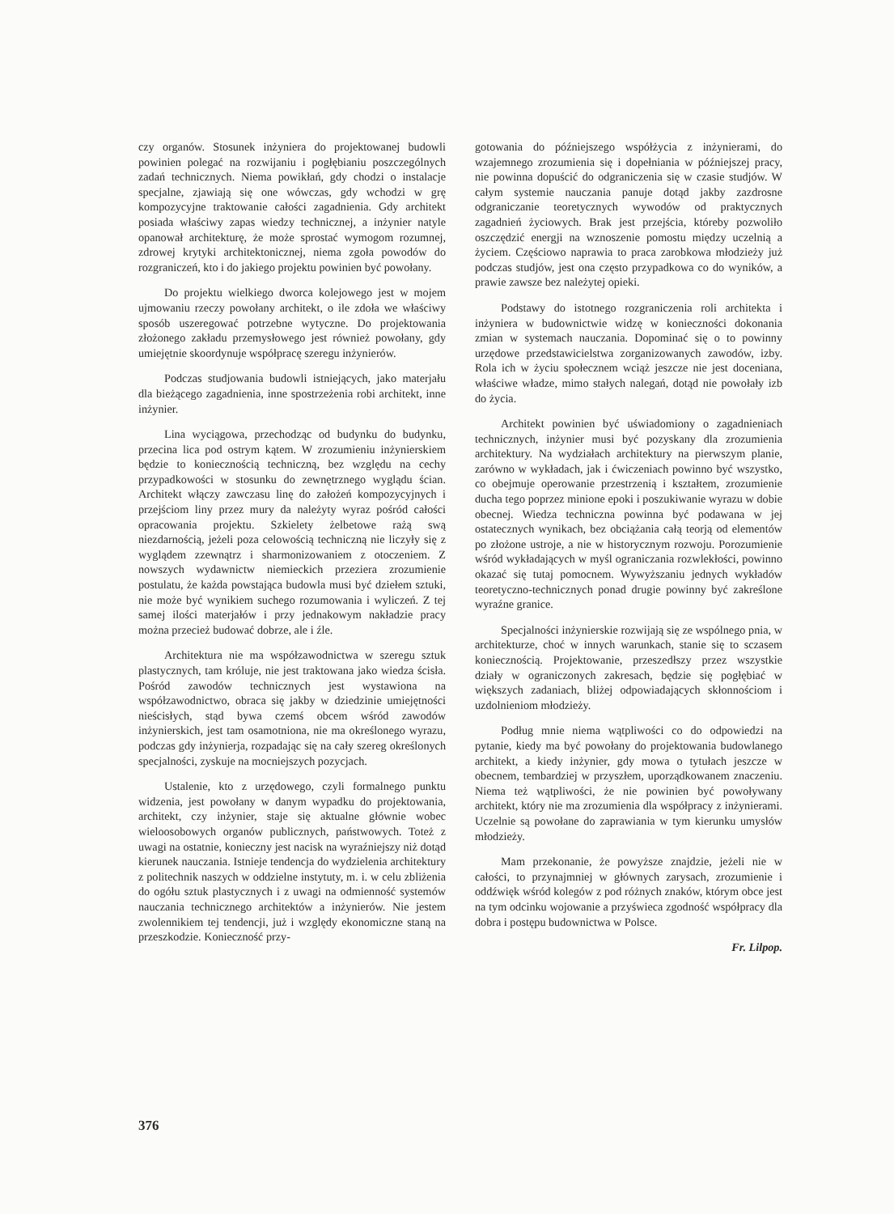czy organów. Stosunek inżyniera do projektowanej budowli powinien polegać na rozwijaniu i pogłębianiu poszczególnych zadań technicznych. Niema powikłań, gdy chodzi o instalacje specjalne, zjawiają się one wówczas, gdy wchodzi w grę kompozycyjne traktowanie całości zagadnienia. Gdy architekt posiada właściwy zapas wiedzy technicznej, a inżynier natyle opanował architekturę, że może sprostać wymogom rozumnej, zdrowej krytyki architektonicznej, niema zgoła powodów do rozgraniczeń, kto i do jakiego projektu powinien być powołany.
Do projektu wielkiego dworca kolejowego jest w mojem ujmowaniu rzeczy powołany architekt, o ile zdoła we właściwy sposób uszeregować potrzebne wytyczne. Do projektowania złożonego zakładu przemysłowego jest również powołany, gdy umiejętnie skoordynuje współpracę szeregu inżynierów.
Podczas studjowania budowli istniejących, jako materjału dla bieżącego zagadnienia, inne spostrzeżenia robi architekt, inne inżynier.
Lina wyciągowa, przechodząc od budynku do budynku, przecina lica pod ostrym kątem. W zrozumieniu inżynierskiem będzie to koniecznością techniczną, bez względu na cechy przypadkowości w stosunku do zewnętrznego wyglądu ścian. Architekt włączy zawczasu linę do założeń kompozycyjnych i przejściom liny przez mury da należyty wyraz pośród całości opracowania projektu. Szkielety żelbetowe rażą swą niezdarnością, jeżeli poza celowością techniczną nie liczyły się z wyglądem zzewnątrz i sharmonizowaniem z otoczeniem. Z nowszych wydawnictw niemieckich przeziera zrozumienie postulatu, że każda powstająca budowla musi być dziełem sztuki, nie może być wynikiem suchego rozumowania i wyliczeń. Z tej samej ilości materjałów i przy jednakowym nakładzie pracy można przecież budować dobrze, ale i źle.
Architektura nie ma współzawodnictwa w szeregu sztuk plastycznych, tam króluje, nie jest traktowana jako wiedza ścisła. Pośród zawodów technicznych jest wystawiona na współzawodnictwo, obraca się jakby w dziedzinie umiejętności nieścisłych, stąd bywa czemś obcem wśród zawodów inżynierskich, jest tam osamotniona, nie ma określonego wyrazu, podczas gdy inżynierja, rozpadając się na cały szereg określonych specjalności, zyskuje na mocniejszych pozycjach.
Ustalenie, kto z urzędowego, czyli formalnego punktu widzenia, jest powołany w danym wypadku do projektowania, architekt, czy inżynier, staje się aktualne głównie wobec wieloosobowych organów publicznych, państwowych. Toteż z uwagi na ostatnie, konieczny jest nacisk na wyraźniejszy niż dotąd kierunek nauczania. Istnieje tendencja do wydzielenia architektury z politechnik naszych w oddzielne instytuty, m. i. w celu zbliżenia do ogółu sztuk plastycznych i z uwagi na odmienność systemów nauczania technicznego architektów a inżynierów. Nie jestem zwolennikiem tej tendencji, już i względy ekonomiczne staną na przeszkodzie. Konieczność przy-
gotowania do późniejszego współżycia z inżynierami, do wzajemnego zrozumienia się i dopełniania w późniejszej pracy, nie powinna dopuścić do odgraniczenia się w czasie studjów. W całym systemie nauczania panuje dotąd jakby zazdrosne odgraniczanie teoretycznych wywodów od praktycznych zagadnień życiowych. Brak jest przejścia, któreby pozwoliło oszczędzić energji na wznoszenie pomostu między uczelnią a życiem. Częściowo naprawia to praca zarobkowa młodzieży już podczas studjów, jest ona często przypadkowa co do wyników, a prawie zawsze bez należytej opieki.
Podstawy do istotnego rozgraniczenia roli architekta i inżyniera w budownictwie widzę w konieczności dokonania zmian w systemach nauczania. Dopominać się o to powinny urzędowe przedstawicielstwa zorganizowanych zawodów, izby. Rola ich w życiu społecznem wciąż jeszcze nie jest doceniana, właściwe władze, mimo stałych nalegań, dotąd nie powołały izb do życia.
Architekt powinien być uświadomiony o zagadnieniach technicznych, inżynier musi być pozyskany dla zrozumienia architektury. Na wydziałach architektury na pierwszym planie, zarówno w wykładach, jak i ćwiczeniach powinno być wszystko, co obejmuje operowanie przestrzenią i kształtem, zrozumienie ducha tego poprzez minione epoki i poszukiwanie wyrazu w dobie obecnej. Wiedza techniczna powinna być podawana w jej ostatecznych wynikach, bez obciążania całą teorją od elementów po złożone ustroje, a nie w historycznym rozwoju. Porozumienie wśród wykładających w myśl ograniczania rozwlekłości, powinno okazać się tutaj pomocnem. Wywyższaniu jednych wykładów teoretyczno-technicznych ponad drugie powinny być zakreślone wyraźne granice.
Specjalności inżynierskie rozwijają się ze wspólnego pnia, w architekturze, choć w innych warunkach, stanie się to sczasem koniecznością. Projektowanie, przeszedłszy przez wszystkie działy w ograniczonych zakresach, będzie się pogłębiać w większych zadaniach, bliżej odpowiadających skłonnościom i uzdolnieniom młodzieży.
Podług mnie niema wątpliwości co do odpowiedzi na pytanie, kiedy ma być powołany do projektowania budowlanego architekt, a kiedy inżynier, gdy mowa o tytułach jeszcze w obecnem, tembardziej w przyszłem, uporządkowanem znaczeniu. Niema też wątpliwości, że nie powinien być powoływany architekt, który nie ma zrozumienia dla współpracy z inżynierami. Uczelnie są powołane do zaprawiania w tym kierunku umysłów młodzieży.
Mam przekonanie, że powyższe znajdzie, jeżeli nie w całości, to przynajmniej w głównych zarysach, zrozumienie i oddźwięk wśród kolegów z pod różnych znaków, którym obce jest na tym odcinku wojowanie a przyświeca zgodność współpracy dla dobra i postępu budownictwa w Polsce.
Fr. Lilpop.
376